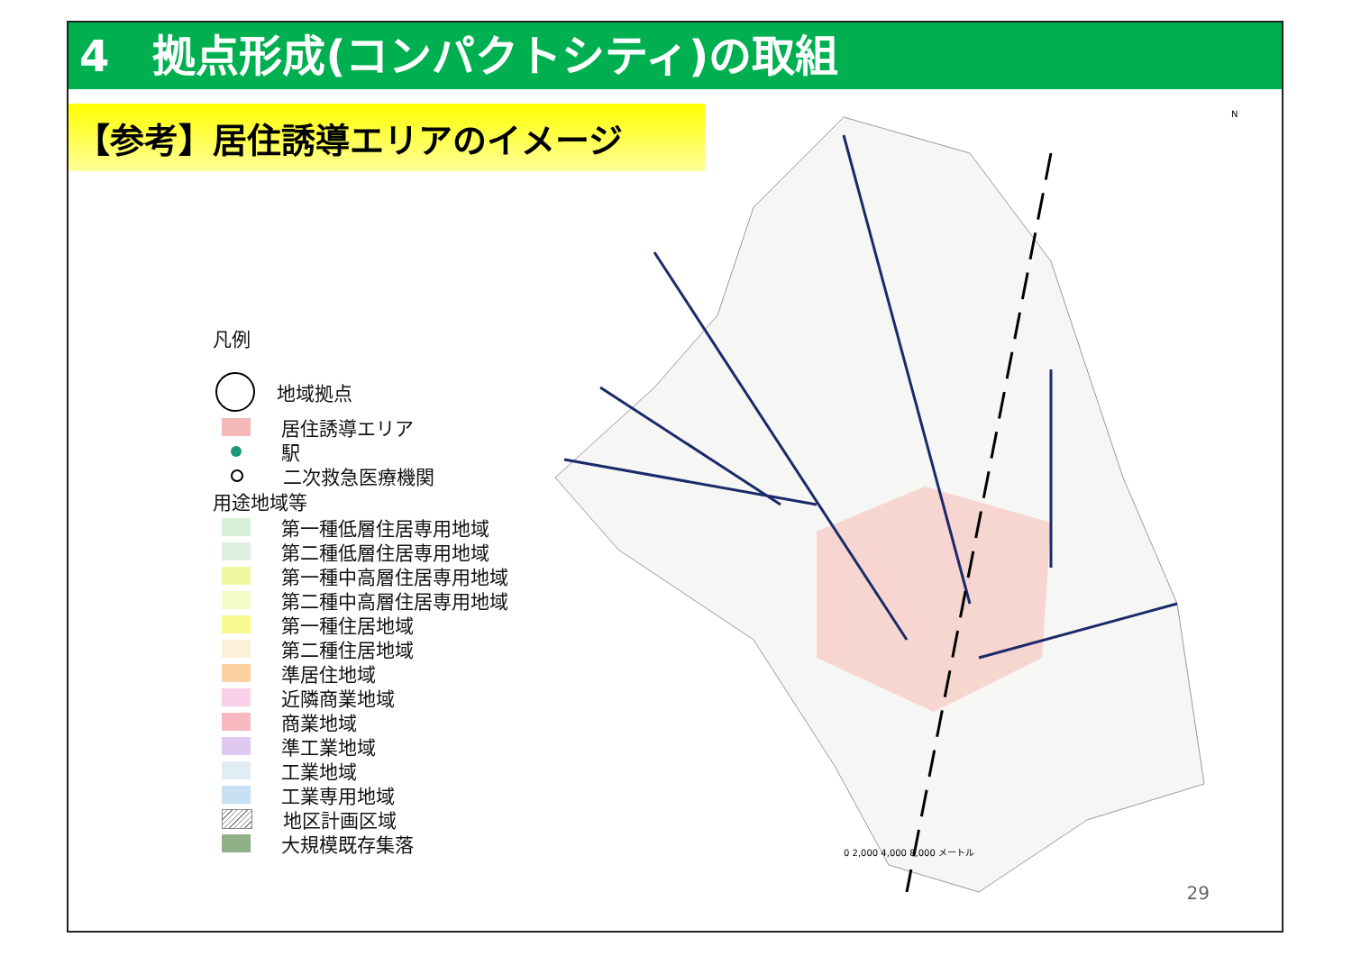4　拠点形成(コンパクトシティ)の取組
【参考】居住誘導エリアのイメージ
凡例
地域拠点
居住誘導エリア
駅
二次救急医療機関
用途地域等
第一種低層住居専用地域
第二種低層住居専用地域
第一種中高層住居専用地域
第二種中高層住居専用地域
第一種住居地域
第二種住居地域
準居住地域
近隣商業地域
商業地域
準工業地域
工業地域
工業専用地域
地区計画区域
大規模既存集落
0 2,000 4,000 8,000 メートル
N
29